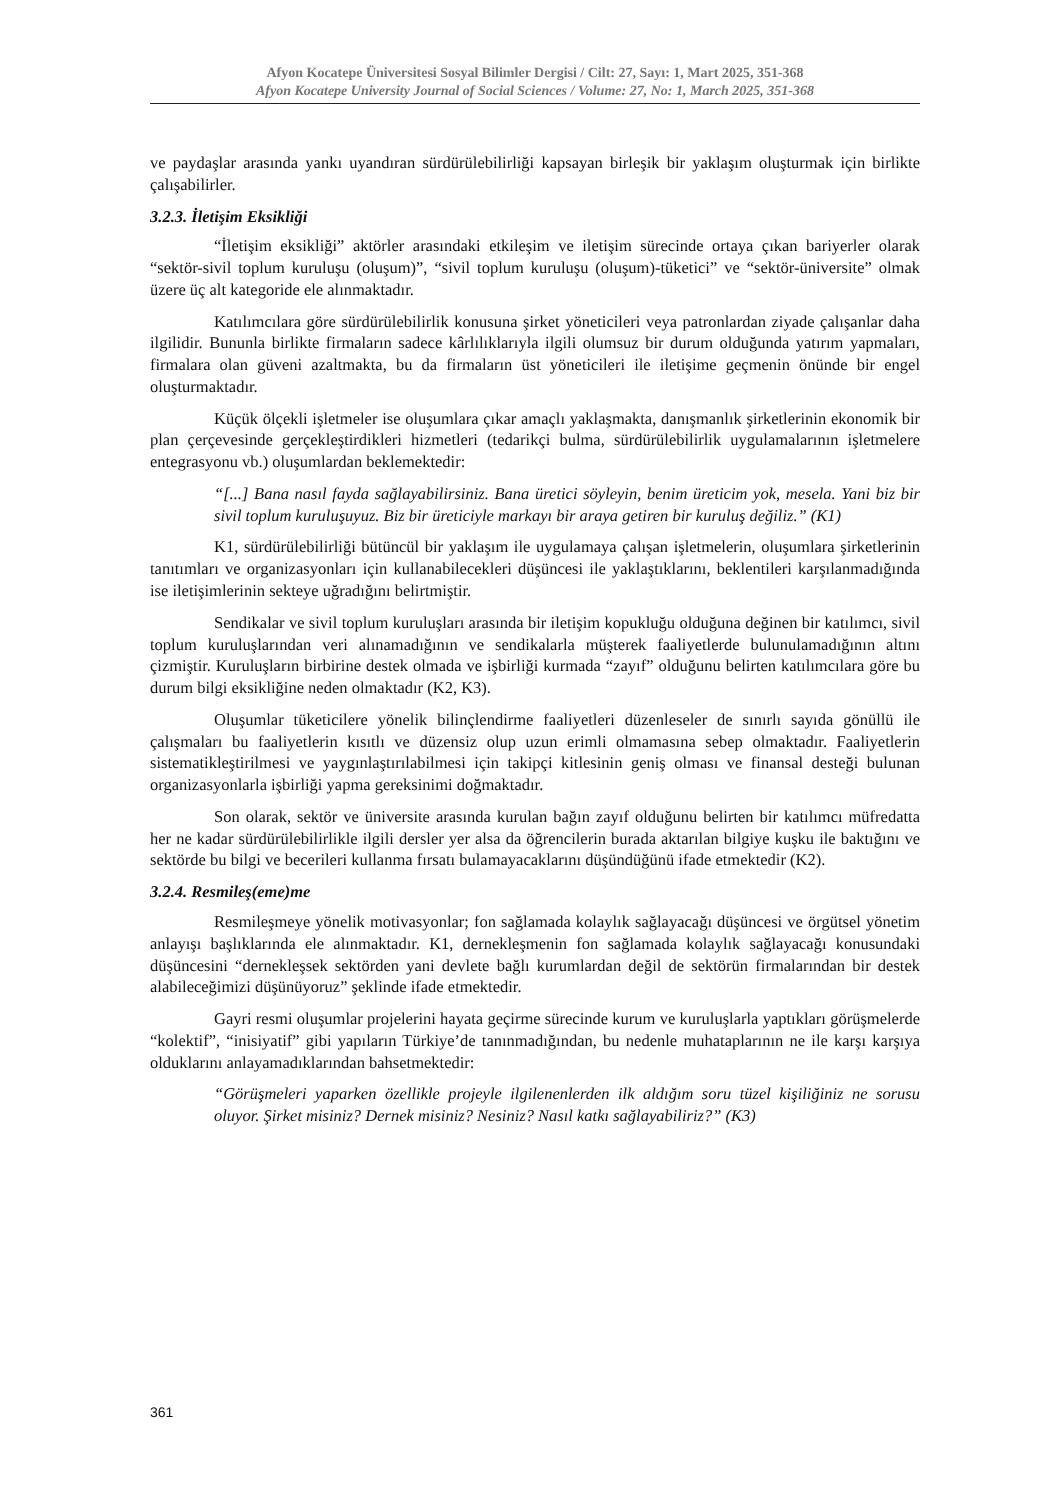Afyon Kocatepe Üniversitesi Sosyal Bilimler Dergisi / Cilt: 27, Sayı: 1, Mart 2025, 351-368
Afyon Kocatepe University Journal of Social Sciences / Volume: 27, No: 1, March 2025, 351-368
ve paydaşlar arasında yankı uyandıran sürdürülebilirliği kapsayan birleşik bir yaklaşım oluşturmak için birlikte çalışabilirler.
3.2.3. İletişim Eksikliği
“İletişim eksikliği” aktörler arasındaki etkileşim ve iletişim sürecinde ortaya çıkan bariyerler olarak “sektör-sivil toplum kuruluşu (oluşum)”, “sivil toplum kuruluşu (oluşum)-tüketici” ve “sektör-üniversite” olmak üzere üç alt kategoride ele alınmaktadır.
Katılımcılara göre sürdürülebilirlik konusuna şirket yöneticileri veya patronlardan ziyade çalışanlar daha ilgilidir. Bununla birlikte firmaların sadece kârlılıklarıyla ilgili olumsuz bir durum olduğunda yatırım yapmaları, firmalara olan güveni azaltmakta, bu da firmaların üst yöneticileri ile iletişime geçmenin önünde bir engel oluşturmaktadır.
Küçük ölçekli işletmeler ise oluşumlara çıkar amaçlı yaklaşmakta, danışmanlık şirketlerinin ekonomik bir plan çerçevesinde gerçekleştirdikleri hizmetleri (tedarikçi bulma, sürdürülebilirlik uygulamalarının işletmelere entegrasyonu vb.) oluşumlardan beklemektedir:
“[...] Bana nasıl fayda sağlayabilirsiniz. Bana üretici söyleyin, benim üreticim yok, mesela. Yani biz bir sivil toplum kuruluşuyuz. Biz bir üreticiyle markayı bir araya getiren bir kuruluş değiliz.” (K1)
K1, sürdürülebilirliği bütüncül bir yaklaşım ile uygulamaya çalışan işletmelerin, oluşumlara şirketlerinin tanıtımları ve organizasyonları için kullanabilecekleri düşüncesi ile yaklaştıklarını, beklentileri karşılanmadığında ise iletişimlerinin sekteye uğradığını belirtmiştir.
Sendikalar ve sivil toplum kuruluşları arasında bir iletişim kopukluğu olduğuna değinen bir katılımcı, sivil toplum kuruluşlarından veri alınamadığının ve sendikalarla müşterek faaliyetlerde bulunulamadığının altını çizmiştir. Kuruluşların birbirine destek olmada ve işbirliği kurmada “zayıf” olduğunu belirten katılımcılara göre bu durum bilgi eksikliğine neden olmaktadır (K2, K3).
Oluşumlar tüketicilere yönelik bilinçlendirme faaliyetleri düzenleseler de sınırlı sayıda gönüllü ile çalışmaları bu faaliyetlerin kısıtlı ve düzensiz olup uzun erimli olmamasına sebep olmaktadır. Faaliyetlerin sistematikleştirilmesi ve yaygınlaştırılabilmesi için takipçi kitlesinin geniş olması ve finansal desteği bulunan organizasyonlarla işbirliği yapma gereksinimi doğmaktadır.
Son olarak, sektör ve üniversite arasında kurulan bağın zayıf olduğunu belirten bir katılımcı müfredatta her ne kadar sürdürülebilirlikle ilgili dersler yer alsa da öğrencilerin burada aktarılan bilgiye kuşku ile baktığını ve sektörde bu bilgi ve becerileri kullanma fırsatı bulamayacaklarını düşündüğünü ifade etmektedir (K2).
3.2.4. Resmileş(eme)me
Resmileşmeye yönelik motivasyonlar; fon sağlamada kolaylık sağlayacağı düşüncesi ve örgütsel yönetim anlayışı başlıklarında ele alınmaktadır. K1, dernekleşmenin fon sağlamada kolaylık sağlayacağı konusundaki düşüncesini “dernekleşsek sektörden yani devlete bağlı kurumlardan değil de sektörün firmalarından bir destek alabileceğimizi düşünüyoruz” şeklinde ifade etmektedir.
Gayri resmi oluşumlar projelerini hayata geçirme sürecinde kurum ve kuruluşlarla yaptıkları görüşmelerde “kolektif”, “inisiyatif” gibi yapıların Türkiye’de tanınmadığından, bu nedenle muhataplarının ne ile karşı karşıya olduklarını anlayamadıklarından bahsetmektedir:
“Görüşmeleri yaparken özellikle projeyle ilgilenenlerden ilk aldığım soru tüzel kişiliğiniz ne sorusu oluyor. Şirket misiniz? Dernek misiniz? Nesiniz? Nasıl katkı sağlayabiliriz?” (K3)
361